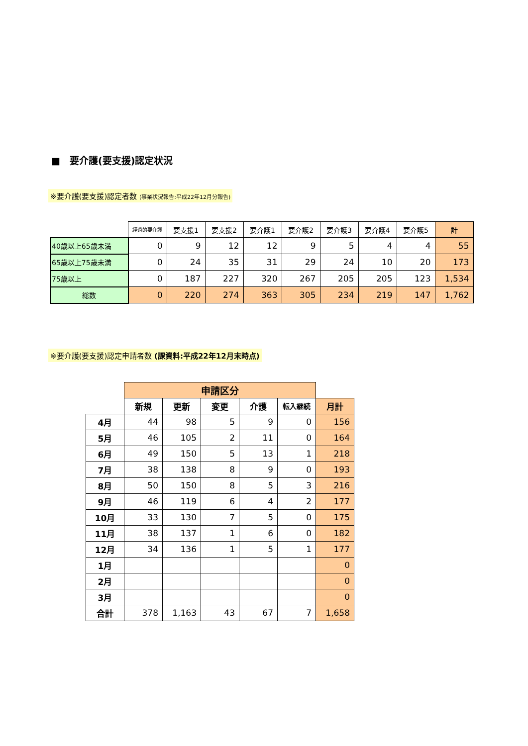■　要介護(要支援)認定状況
※要介護(要支援)認定者数 (事業状況報告:平成22年12月分報告)
| | 経過的要介護 | 要支援1 | 要支援2 | 要介護1 | 要介護2 | 要介護3 | 要介護4 | 要介護5 | 計 |
| 40歳以上65歳未満 | 0 | 9 | 12 | 12 | 9 | 5 | 4 | 4 | 55 |
| 65歳以上75歳未満 | 0 | 24 | 35 | 31 | 29 | 24 | 10 | 20 | 173 |
| 75歳以上 | 0 | 187 | 227 | 320 | 267 | 205 | 205 | 123 | 1,534 |
| 総数 | 0 | 220 | 274 | 363 | 305 | 234 | 219 | 147 | 1,762 |
※要介護(要支援)認定申請者数 (課資料:平成22年12月末時点)
| | 申請区分 | | | | | |
| | 新規 | 更新 | 変更 | 介護 | 転入継続 | 月計 |
| 4月 | 44 | 98 | 5 | 9 | 0 | 156 |
| 5月 | 46 | 105 | 2 | 11 | 0 | 164 |
| 6月 | 49 | 150 | 5 | 13 | 1 | 218 |
| 7月 | 38 | 138 | 8 | 9 | 0 | 193 |
| 8月 | 50 | 150 | 8 | 5 | 3 | 216 |
| 9月 | 46 | 119 | 6 | 4 | 2 | 177 |
| 10月 | 33 | 130 | 7 | 5 | 0 | 175 |
| 11月 | 38 | 137 | 1 | 6 | 0 | 182 |
| 12月 | 34 | 136 | 1 | 5 | 1 | 177 |
| 1月 | | | | | | 0 |
| 2月 | | | | | | 0 |
| 3月 | | | | | | 0 |
| 合計 | 378 | 1,163 | 43 | 67 | 7 | 1,658 |